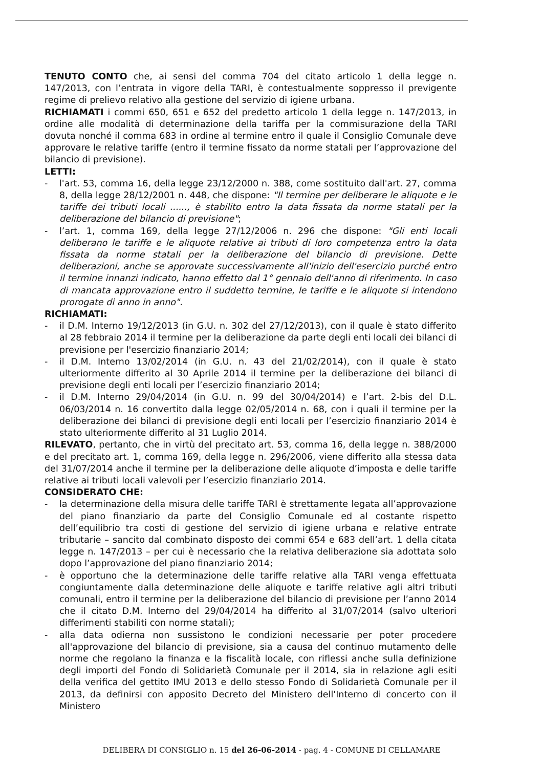TENUTO CONTO che, ai sensi del comma 704 del citato articolo 1 della legge n. 147/2013, con l’entrata in vigore della TARI, è contestualmente soppresso il previgente regime di prelievo relativo alla gestione del servizio di igiene urbana.
RICHIAMATI i commi 650, 651 e 652 del predetto articolo 1 della legge n. 147/2013, in ordine alle modalità di determinazione della tariffa per la commisurazione della TARI dovuta nonché il comma 683 in ordine al termine entro il quale il Consiglio Comunale deve approvare le relative tariffe (entro il termine fissato da norme statali per l’approvazione del bilancio di previsione).
LETTI:
- l'art. 53, comma 16, della legge 23/12/2000 n. 388, come sostituito dall'art. 27, comma 8, della legge 28/12/2001 n. 448, che dispone: "Il termine per deliberare le aliquote e le tariffe dei tributi locali ......, è stabilito entro la data fissata da norme statali per la deliberazione del bilancio di previsione";
- l’art. 1, comma 169, della legge 27/12/2006 n. 296 che dispone: "Gli enti locali deliberano le tariffe e le aliquote relative ai tributi di loro competenza entro la data fissata da norme statali per la deliberazione del bilancio di previsione. Dette deliberazioni, anche se approvate successivamente all'inizio dell'esercizio purché entro il termine innanzi indicato, hanno effetto dal 1° gennaio dell'anno di riferimento. In caso di mancata approvazione entro il suddetto termine, le tariffe e le aliquote si intendono prorogate di anno in anno".
RICHIAMATI:
- il D.M. Interno 19/12/2013 (in G.U. n. 302 del 27/12/2013), con il quale è stato differito al 28 febbraio 2014 il termine per la deliberazione da parte degli enti locali dei bilanci di previsione per l'esercizio finanziario 2014;
- il D.M. Interno 13/02/2014 (in G.U. n. 43 del 21/02/2014), con il quale è stato ulteriormente differito al 30 Aprile 2014 il termine per la deliberazione dei bilanci di previsione degli enti locali per l’esercizio finanziario 2014;
- il D.M. Interno 29/04/2014 (in G.U. n. 99 del 30/04/2014) e l’art. 2-bis del D.L. 06/03/2014 n. 16 convertito dalla legge 02/05/2014 n. 68, con i quali il termine per la deliberazione dei bilanci di previsione degli enti locali per l’esercizio finanziario 2014 è stato ulteriormente differito al 31 Luglio 2014.
RILEVATO, pertanto, che in virtù del precitato art. 53, comma 16, della legge n. 388/2000 e del precitato art. 1, comma 169, della legge n. 296/2006, viene differito alla stessa data del 31/07/2014 anche il termine per la deliberazione delle aliquote d’imposta e delle tariffe relative ai tributi locali valevoli per l’esercizio finanziario 2014.
CONSIDERATO CHE:
- la determinazione della misura delle tariffe TARI è strettamente legata all’approvazione del piano finanziario da parte del Consiglio Comunale ed al costante rispetto dell’equilibrio tra costi di gestione del servizio di igiene urbana e relative entrate tributarie – sancito dal combinato disposto dei commi 654 e 683 dell’art. 1 della citata legge n. 147/2013 – per cui è necessario che la relativa deliberazione sia adottata solo dopo l’approvazione del piano finanziario 2014;
- è opportuno che la determinazione delle tariffe relative alla TARI venga effettuata congiuntamente dalla determinazione delle aliquote e tariffe relative agli altri tributi comunali, entro il termine per la deliberazione del bilancio di previsione per l’anno 2014 che il citato D.M. Interno del 29/04/2014 ha differito al 31/07/2014 (salvo ulteriori differimenti stabiliti con norme statali);
- alla data odierna non sussistono le condizioni necessarie per poter procedere all'approvazione del bilancio di previsione, sia a causa del continuo mutamento delle norme che regolano la finanza e la fiscalità locale, con riflessi anche sulla definizione degli importi del Fondo di Solidarietà Comunale per il 2014, sia in relazione agli esiti della verifica del gettito IMU 2013 e dello stesso Fondo di Solidarietà Comunale per il 2013, da definirsi con apposito Decreto del Ministero dell'Interno di concerto con il Ministero
DELIBERA DI CONSIGLIO n. 15 del 26-06-2014 - pag. 4 - COMUNE DI CELLAMARE